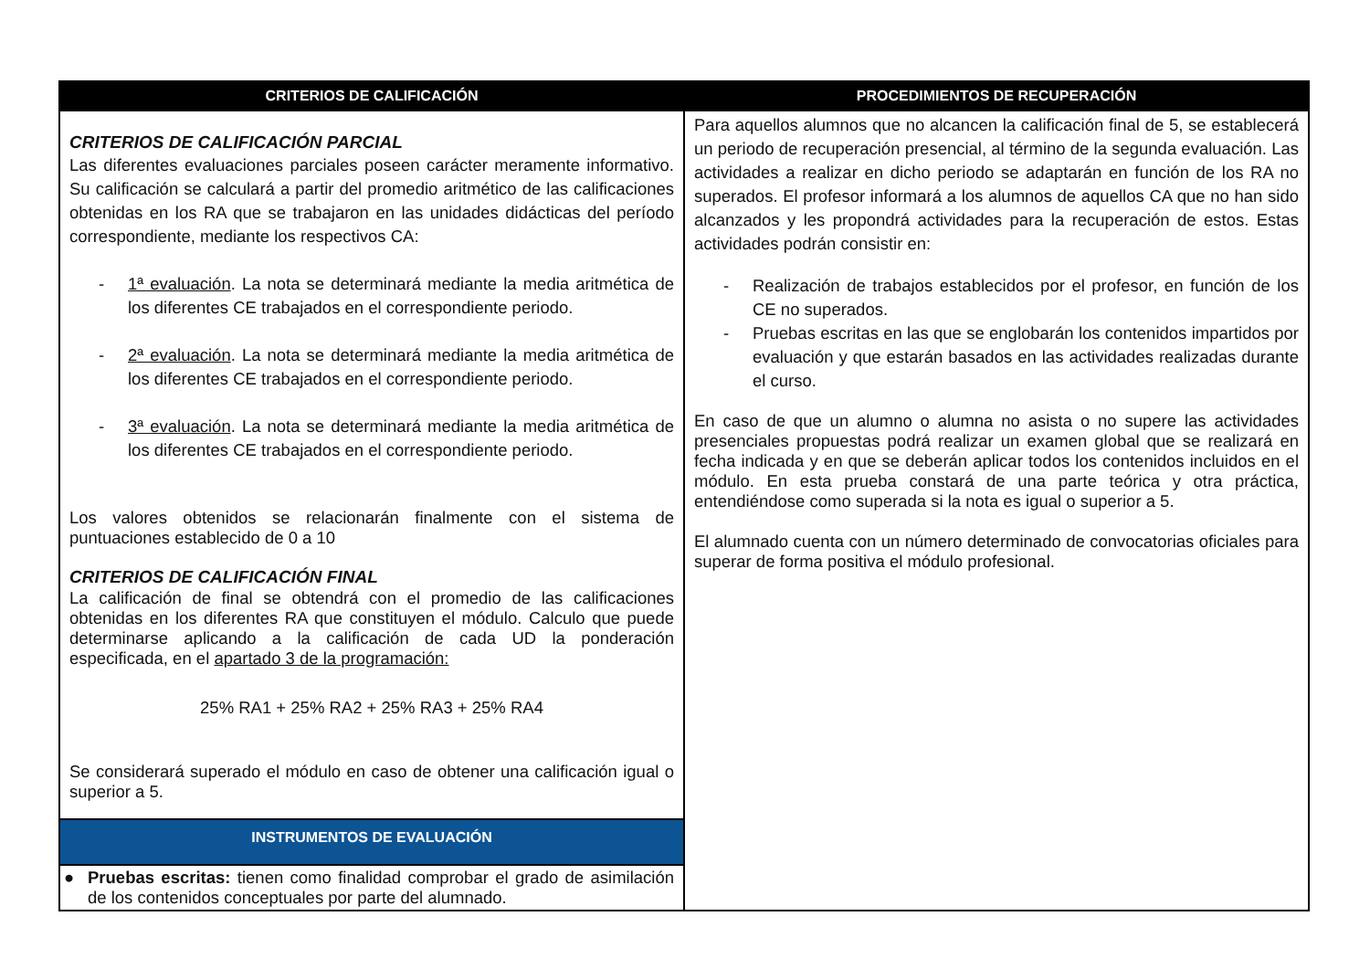| CRITERIOS DE CALIFICACIÓN | PROCEDIMIENTOS DE RECUPERACIÓN |
| --- | --- |
| CRITERIOS DE CALIFICACIÓN PARCIAL Las diferentes evaluaciones parciales poseen carácter meramente informativo. Su calificación se calculará a partir del promedio aritmético de las calificaciones obtenidas en los RA que se trabajaron en las unidades didácticas del período correspondiente, mediante los respectivos CA: - 1ª evaluación . La nota se determinará mediante la media aritmética de los diferentes CE trabajados en el correspondiente periodo. - 2ª evaluación . La nota se determinará mediante la media aritmética de los diferentes CE trabajados en el correspondiente periodo. - 3ª evaluación . La nota se determinará mediante la media aritmética de los diferentes CE trabajados en el correspondiente periodo. Los valores obtenidos se relacionarán finalmente con el sistema de puntuaciones establecido de 0 a 10 CRITERIOS DE CALIFICACIÓN FINAL La calificación de final se obtendrá con el promedio de las calificaciones obtenidas en los diferentes RA que constituyen el módulo. Calculo que puede determinarse aplicando a la calificación de cada UD la ponderación especificada, en el apartado 3 de la programación: 25% RA1 + 25% RA2 + 25% RA3 + 25% RA4 Se considerará superado el módulo en caso de obtener una calificación igual o superior a 5. | Para aquellos alumnos que no alcancen la calificación final de 5, se establecerá un periodo de recuperación presencial, al término de la segunda evaluación. Las actividades a realizar en dicho periodo se adaptarán en función de los RA no superados. El profesor informará a los alumnos de aquellos CA que no han sido alcanzados y les propondrá actividades para la recuperación de estos. Estas actividades podrán consistir en: - Realización de trabajos establecidos por el profesor, en función de los CE no superados. - Pruebas escritas en las que se englobarán los contenidos impartidos por evaluación y que estarán basados en las actividades realizadas durante el curso. En caso de que un alumno o alumna no asista o no supere las actividades presenciales propuestas podrá realizar un examen global que se realizará en fecha indicada y en que se deberán aplicar todos los contenidos incluidos en el módulo. En esta prueba constará de una parte teórica y otra práctica, entendiéndose como superada si la nota es igual o superior a 5. El alumnado cuenta con un número determinado de convocatorias oficiales para superar de forma positiva el módulo profesional. |
| INSTRUMENTOS DE EVALUACIÓN | |
| ● Pruebas escritas: tienen como finalidad comprobar el grado de asimilación de los contenidos conceptuales por parte del alumnado. | |